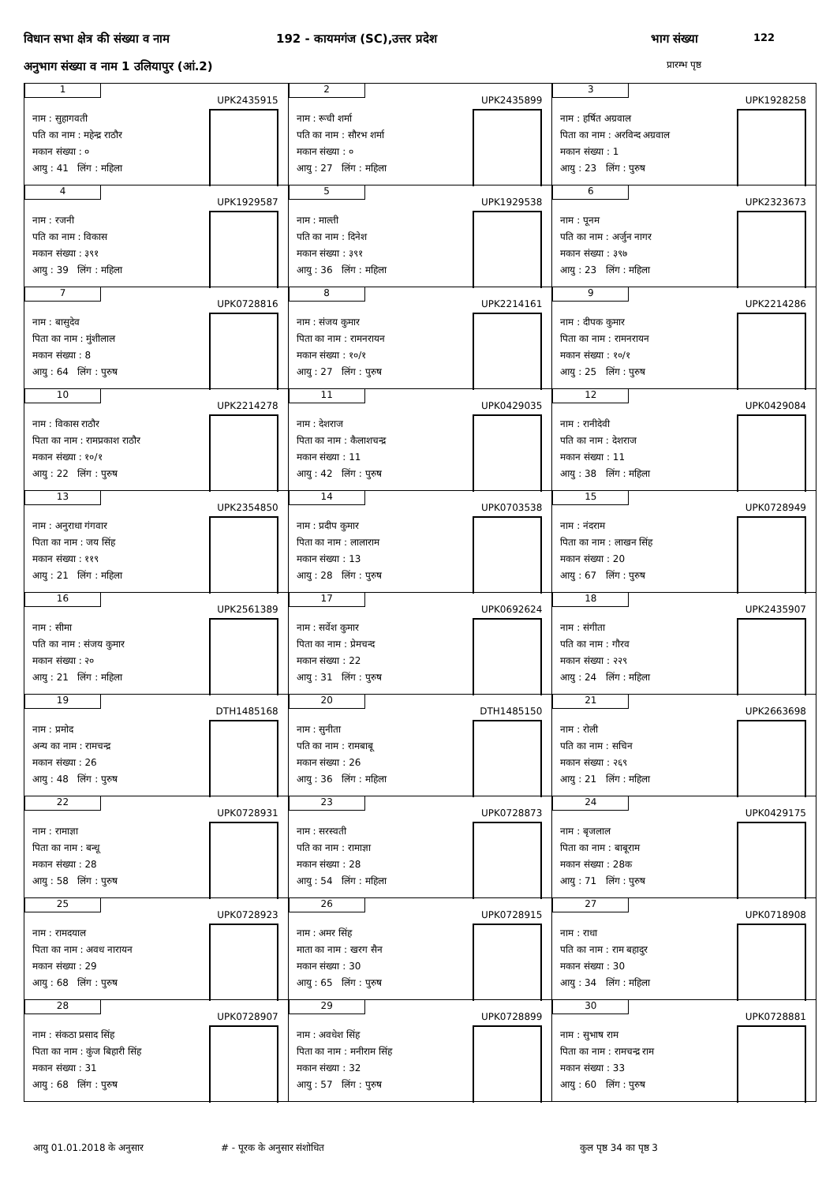विधान सभा क्षेत्र की संख्या व नाम
192 - कायमगंज (SC),उत्तर प्रदेश
भाग संख्या 122
अनुभाग संख्या व नाम 1 उलियापुर (आं.2)
प्रारम्भ पृष्ठ
| 1 UPK2435915 नाम : सुहागवती पति का नाम : महेन्द्र राठौर मकान संख्या : ० आयु : 41 लिंग : महिला | 2 UPK2435899 नाम : रूची शर्मा पति का नाम : सौरभ शर्मा मकान संख्या : ० आयु : 27 लिंग : महिला | 3 UPK1928258 नाम : हर्षित अग्रवाल पिता का नाम : अरविन्द अग्रवाल मकान संख्या : 1 आयु : 23 लिंग : पुरुष |
| 4 UPK1929587 नाम : रजनी पति का नाम : विकास मकान संख्या : ३९१ आयु : 39 लिंग : महिला | 5 UPK1929538 नाम : माल्ती पति का नाम : दिनेश मकान संख्या : ३९१ आयु : 36 लिंग : महिला | 6 UPK2323673 नाम : पूनम पति का नाम : अर्जुन नागर मकान संख्या : ३९७ आयु : 23 लिंग : महिला |
| 7 UPK0728816 नाम : बासुदेव पिता का नाम : मुंशीलाल मकान संख्या : 8 आयु : 64 लिंग : पुरुष | 8 UPK2214161 नाम : संजय कुमार पिता का नाम : रामनरायन मकान संख्या : १०/१ आयु : 27 लिंग : पुरुष | 9 UPK2214286 नाम : दीपक कुमार पिता का नाम : रामनरायन मकान संख्या : १०/१ आयु : 25 लिंग : पुरुष |
| 10 UPK2214278 नाम : विकास राठौर पिता का नाम : रामप्रकाश राठौर मकान संख्या : १०/१ आयु : 22 लिंग : पुरुष | 11 UPK0429035 नाम : देशराज पिता का नाम : कैलाशचन्द्र मकान संख्या : 11 आयु : 42 लिंग : पुरुष | 12 UPK0429084 नाम : रानीदेवी पति का नाम : देशराज मकान संख्या : 11 आयु : 38 लिंग : महिला |
| 13 UPK2354850 नाम : अनुराधा गंगवार पिता का नाम : जय सिंह मकान संख्या : ११९ आयु : 21 लिंग : महिला | 14 UPK0703538 नाम : प्रदीप कुमार पिता का नाम : लालाराम मकान संख्या : 13 आयु : 28 लिंग : पुरुष | 15 UPK0728949 नाम : नंदराम पिता का नाम : लाखन सिंह मकान संख्या : 20 आयु : 67 लिंग : पुरुष |
| 16 UPK2561389 नाम : सीमा पति का नाम : संजय कुमार मकान संख्या : २० आयु : 21 लिंग : महिला | 17 UPK0692624 नाम : सर्वेश कुमार पिता का नाम : प्रेमचन्द मकान संख्या : 22 आयु : 31 लिंग : पुरुष | 18 UPK2435907 नाम : संगीता पति का नाम : गौरव मकान संख्या : २२९ आयु : 24 लिंग : महिला |
| 19 DTH1485168 नाम : प्रमोद अन्य का नाम : रामचन्द्र मकान संख्या : 26 आयु : 48 लिंग : पुरुष | 20 DTH1485150 नाम : सुनीता पति का नाम : रामबाबू मकान संख्या : 26 आयु : 36 लिंग : महिला | 21 UPK2663698 नाम : रोली पति का नाम : सचिन मकान संख्या : २६९ आयु : 21 लिंग : महिला |
| 22 UPK0728931 नाम : रामाज्ञा पिता का नाम : बन्धू मकान संख्या : 28 आयु : 58 लिंग : पुरुष | 23 UPK0728873 नाम : सरस्वती पति का नाम : रामाज्ञा मकान संख्या : 28 आयु : 54 लिंग : महिला | 24 UPK0429175 नाम : बृजलाल पिता का नाम : बाबूराम मकान संख्या : 28क आयु : 71 लिंग : पुरुष |
| 25 UPK0728923 नाम : रामदयाल पिता का नाम : अवध नारायन मकान संख्या : 29 आयु : 68 लिंग : पुरुष | 26 UPK0728915 नाम : अमर सिंह माता का नाम : खरग सैन मकान संख्या : 30 आयु : 65 लिंग : पुरुष | 27 UPK0718908 नाम : राधा पति का नाम : राम बहादुर मकान संख्या : 30 आयु : 34 लिंग : महिला |
| 28 UPK0728907 नाम : संकठा प्रसाद सिंह पिता का नाम : कुंज बिहारी सिंह मकान संख्या : 31 आयु : 68 लिंग : पुरुष | 29 UPK0728899 नाम : अवधेश सिंह पिता का नाम : मनीराम सिंह मकान संख्या : 32 आयु : 57 लिंग : पुरुष | 30 UPK0728881 नाम : सुभाष राम पिता का नाम : रामचन्द्र राम मकान संख्या : 33 आयु : 60 लिंग : पुरुष |
आयु 01.01.2018 के अनुसार # - पूरक के अनुसार संशोधित कुल पृष्ठ 34 का पृष्ठ 3